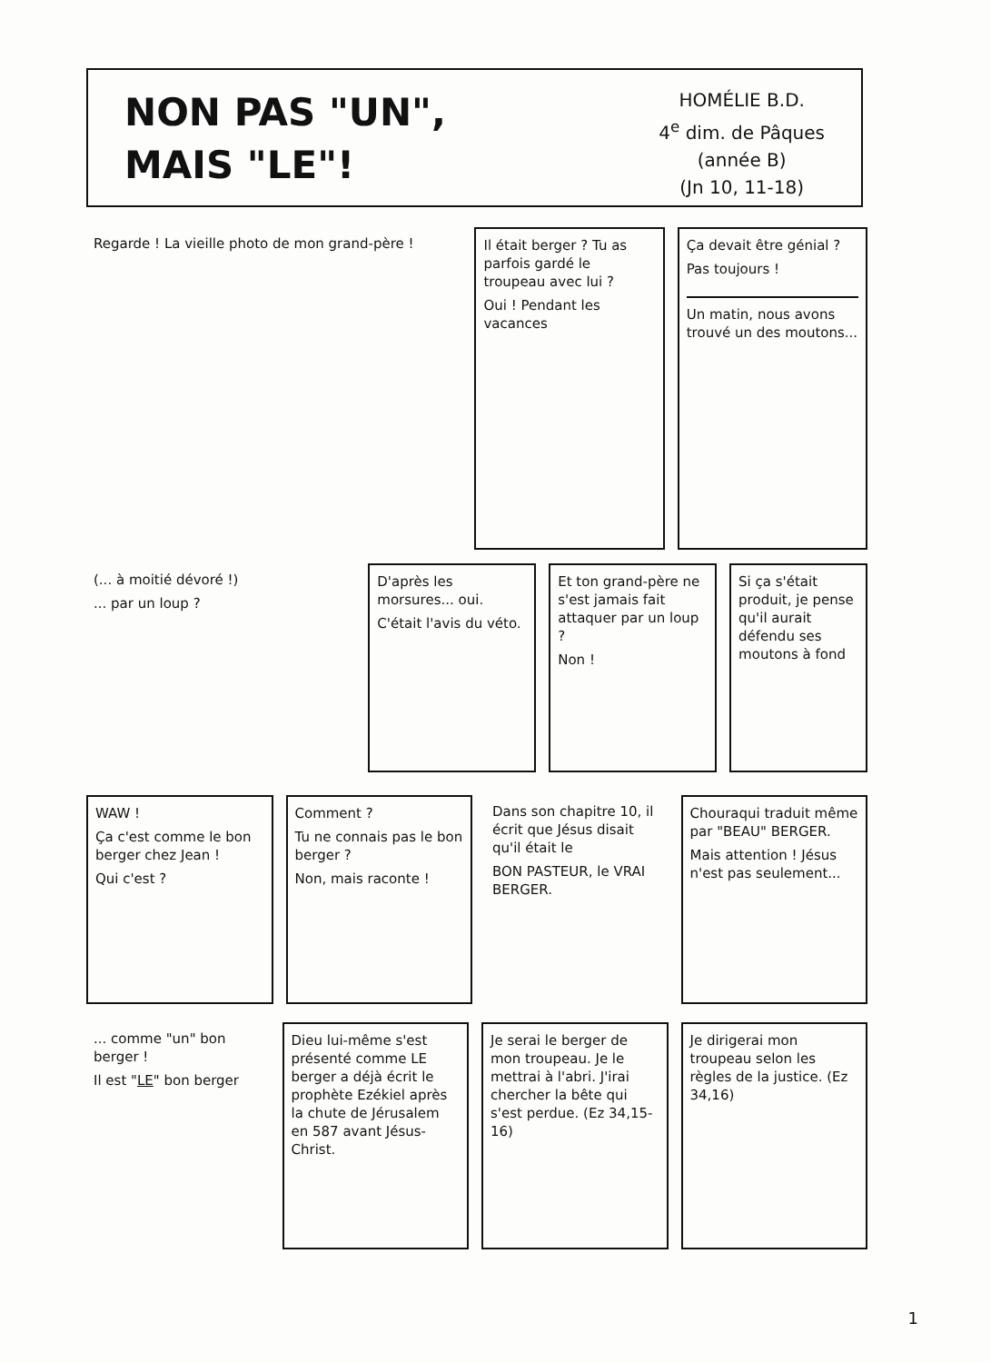NON PAS "UN",
MAIS "LE"!
HOMÉLIE B.D.
4<sup>e</sup> dim. de Pâques
(année B)
(Jn 10, 11-18)
Regarde ! La vieille photo de mon grand-père !
Il était berger ? Tu as parfois gardé le troupeau avec lui ?
Oui ! Pendant les vacances
Ça devait être génial ?
Pas toujours !
Un matin, nous avons trouvé un des moutons...
(... à moitié dévoré !)... par un loup ?
D'après les morsures... oui.
C'était l'avis du véto.
Et ton grand-père ne s'est jamais fait attaquer par un loup ?
Non !
Si ça s'était produit, je pense qu'il aurait défendu ses moutons à fond
WAW !
Ça c'est comme le bon berger chez Jean !
Qui c'est ?
Comment ?
Tu ne connais pas le bon berger ?
Non, mais raconte !
Dans son chapitre 10, il écrit que Jésus disait qu'il était le
BON PASTEUR, le VRAI BERGER.
Chouraqui traduit même par "BEAU" BERGER.
Mais attention ! Jésus n'est pas seulement...
... comme "un" bon berger !
Il est "LE" bon berger
Dieu lui-même s'est présenté comme LE berger a déjà écrit le prophète Ezékiel après la chute de Jérusalem en 587 avant Jésus-Christ.
Je serai le berger de mon troupeau. Je le mettrai à l'abri. J'irai chercher la bête qui s'est perdue. (Ez 34,15-16)
Je dirigerai mon troupeau selon les règles de la justice. (Ez 34,16)
1